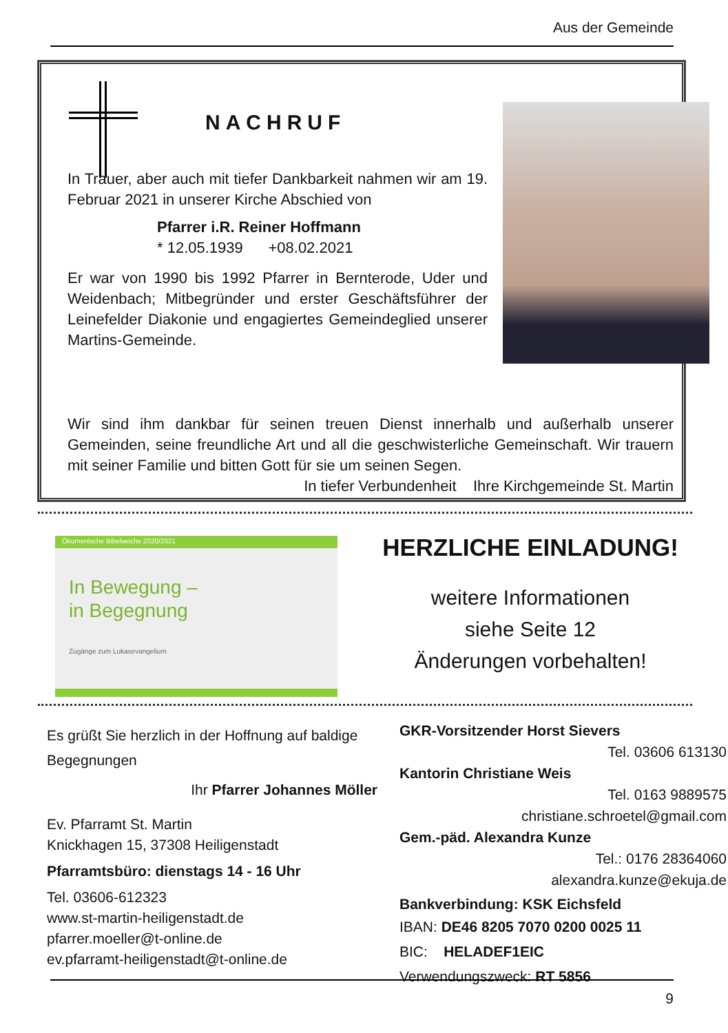Aus der Gemeinde
NACHRUF
In Trauer, aber auch mit tiefer Dankbarkeit nahmen wir am 19. Februar 2021 in unserer Kirche Abschied von
Pfarrer i.R. Reiner Hoffmann
* 12.05.1939 +08.02.2021
Er war von 1990 bis 1992 Pfarrer in Bernterode, Uder und Weidenbach; Mitbegründer und erster Geschäftsführer der Leinefelder Diakonie und engagiertes Gemeindeglied unserer Martins-Gemeinde.
Wir sind ihm dankbar für seinen treuen Dienst innerhalb und außerhalb unserer Gemeinden, seine freundliche Art und all die geschwisterliche Gemeinschaft. Wir trauern mit seiner Familie und bitten Gott für sie um seinen Segen.
In tiefer Verbundenheit Ihre Kirchgemeinde St. Martin
Ökumenische Bibelwoche 2020/2021
In Bewegung –
in Begegnung
Zugänge zum Lukasevangelium
HERZLICHE EINLADUNG!
weitere Informationen
siehe Seite 12
Änderungen vorbehalten!
Es grüßt Sie herzlich in der Hoffnung auf baldige Begegnungen
Ihr Pfarrer Johannes Möller
Ev. Pfarramt St. Martin
Knickhagen 15, 37308 Heiligenstadt
Pfarramtsbüro: dienstags 14 - 16 Uhr
Tel. 03606-612323
www.st-martin-heiligenstadt.de
pfarrer.moeller@t-online.de
ev.pfarramt-heiligenstadt@t-online.de
GKR-Vorsitzender Horst Sievers
Tel. 03606 613130
Kantorin Christiane Weis
Tel. 0163 9889575
christiane.schroetel@gmail.com
Gem.-päd. Alexandra Kunze
Tel.: 0176 28364060
alexandra.kunze@ekuja.de
Bankverbindung: KSK Eichsfeld
IBAN: DE46 8205 7070 0200 0025 11
BIC: HELADEF1EIC
Verwendungszweck: RT 5856
9